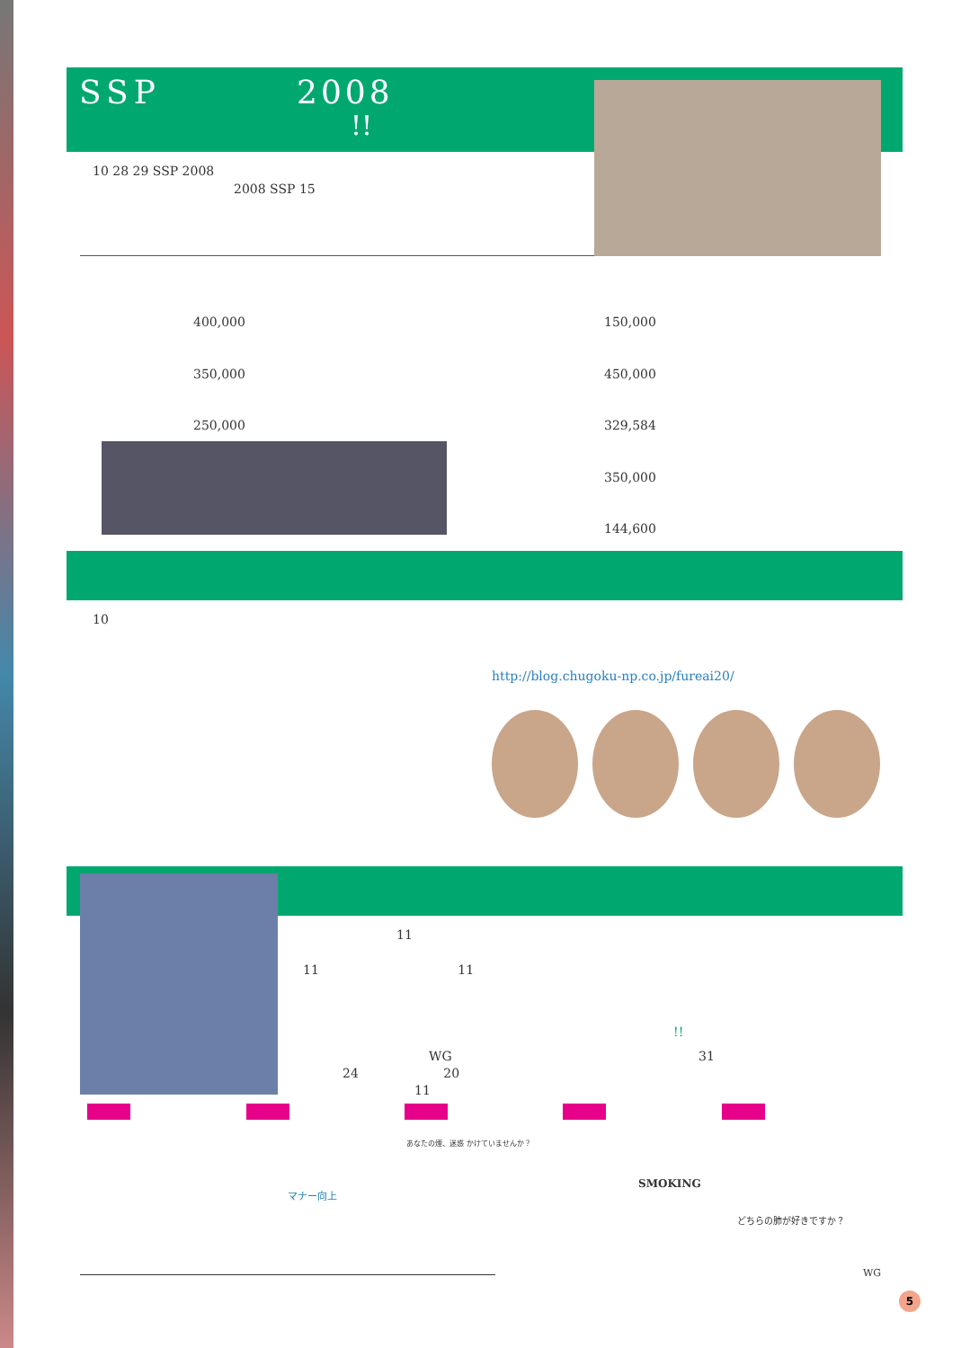SSP 2008
!!
10 28 29 SSP 2008
2008 SSP 15
400,000
350,000
250,000
150,000
450,000
329,584
350,000
144,600
10
http://blog.chugoku-np.co.jp/fureai20/
11
11 11
!!
WG 31
24 20
11
マナー向上
SMOKING
どちらの肺が好きですか？
あなたの煙、迷惑 かけていませんか？
WG
5